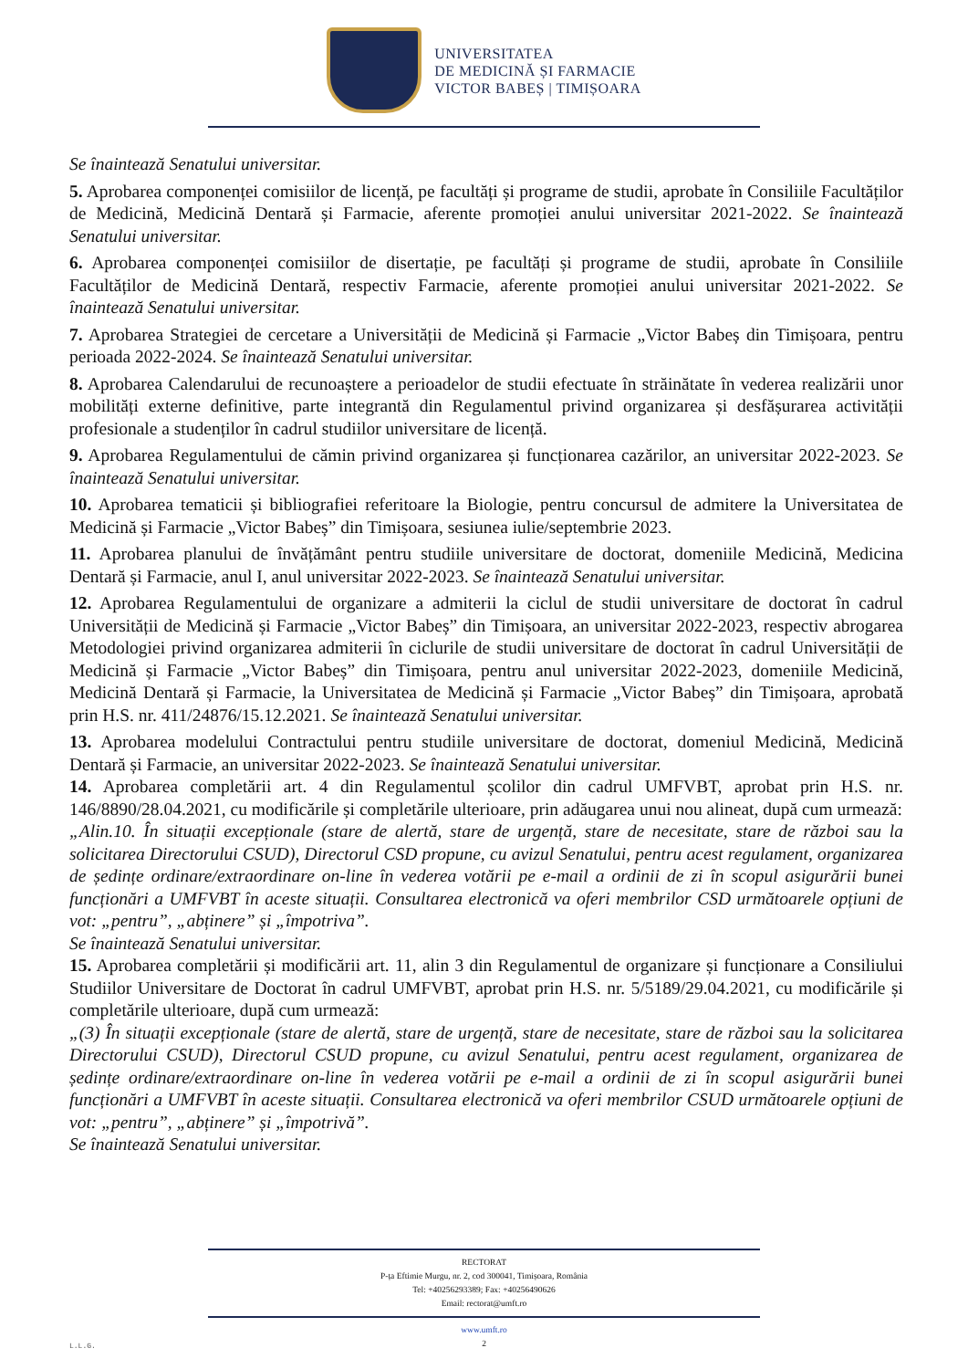UNIVERSITATEA
DE MEDICINĂ ȘI FARMACIE
VICTOR BABEȘ | TIMIȘOARA
Se înaintează Senatului universitar.
5. Aprobarea componenței comisiilor de licență, pe facultăți și programe de studii, aprobate în Consiliile Facultăților de Medicină, Medicină Dentară și Farmacie, aferente promoției anului universitar 2021-2022. Se înaintează Senatului universitar.
6. Aprobarea componenței comisiilor de disertație, pe facultăți și programe de studii, aprobate în Consiliile Facultăților de Medicină Dentară, respectiv Farmacie, aferente promoției anului universitar 2021-2022. Se înaintează Senatului universitar.
7. Aprobarea Strategiei de cercetare a Universității de Medicină și Farmacie „Victor Babeș din Timișoara, pentru perioada 2022-2024. Se înaintează Senatului universitar.
8. Aprobarea Calendarului de recunoaștere a perioadelor de studii efectuate în străinătate în vederea realizării unor mobilități externe definitive, parte integrantă din Regulamentul privind organizarea și desfășurarea activității profesionale a studenților în cadrul studiilor universitare de licență.
9. Aprobarea Regulamentului de cămin privind organizarea și funcționarea cazărilor, an universitar 2022-2023. Se înaintează Senatului universitar.
10. Aprobarea tematicii și bibliografiei referitoare la Biologie, pentru concursul de admitere la Universitatea de Medicină și Farmacie „Victor Babeș” din Timișoara, sesiunea iulie/septembrie 2023.
11. Aprobarea planului de învățământ pentru studiile universitare de doctorat, domeniile Medicină, Medicina Dentară și Farmacie, anul I, anul universitar 2022-2023. Se înaintează Senatului universitar.
12. Aprobarea Regulamentului de organizare a admiterii la ciclul de studii universitare de doctorat în cadrul Universității de Medicină și Farmacie „Victor Babeș” din Timișoara, an universitar 2022-2023, respectiv abrogarea Metodologiei privind organizarea admiterii în ciclurile de studii universitare de doctorat în cadrul Universității de Medicină și Farmacie „Victor Babeș” din Timișoara, pentru anul universitar 2022-2023, domeniile Medicină, Medicină Dentară și Farmacie, la Universitatea de Medicină și Farmacie „Victor Babeș” din Timișoara, aprobată prin H.S. nr. 411/24876/15.12.2021. Se înaintează Senatului universitar.
13. Aprobarea modelului Contractului pentru studiile universitare de doctorat, domeniul Medicină, Medicină Dentară și Farmacie, an universitar 2022-2023. Se înaintează Senatului universitar.
14. Aprobarea completării art. 4 din Regulamentul școlilor din cadrul UMFVBT, aprobat prin H.S. nr. 146/8890/28.04.2021, cu modificările și completările ulterioare, prin adăugarea unui nou alineat, după cum urmează:
„Alin.10. În situații excepționale (stare de alertă, stare de urgență, stare de necesitate, stare de război sau la solicitarea Directorului CSUD), Directorul CSD propune, cu avizul Senatului, pentru acest regulament, organizarea de ședințe ordinare/extraordinare on-line în vederea votării pe e-mail a ordinii de zi în scopul asigurării bunei funcționări a UMFVBT în aceste situații. Consultarea electronică va oferi membrilor CSD următoarele opțiuni de vot: „pentru”, „abținere” și „împotriva”.
Se înaintează Senatului universitar.
15. Aprobarea completării și modificării art. 11, alin 3 din Regulamentul de organizare și funcționare a Consiliului Studiilor Universitare de Doctorat în cadrul UMFVBT, aprobat prin H.S. nr. 5/5189/29.04.2021, cu modificările și completările ulterioare, după cum urmează:
„(3) În situații excepționale (stare de alertă, stare de urgență, stare de necesitate, stare de război sau la solicitarea Directorului CSUD), Directorul CSUD propune, cu avizul Senatului, pentru acest regulament, organizarea de ședințe ordinare/extraordinare on-line în vederea votării pe e-mail a ordinii de zi în scopul asigurării bunei funcționări a UMFVBT în aceste situații. Consultarea electronică va oferi membrilor CSUD următoarele opțiuni de vot: „pentru”, „abținere” și „împotrivă”.
Se înaintează Senatului universitar.
RECTORAT
P-ța Eftimie Murgu, nr. 2, cod 300041, Timișoara, România
Tel: +40256293389; Fax: +40256490626
Email: rectorat@umft.ro
www.umft.ro
2
L.L.G.